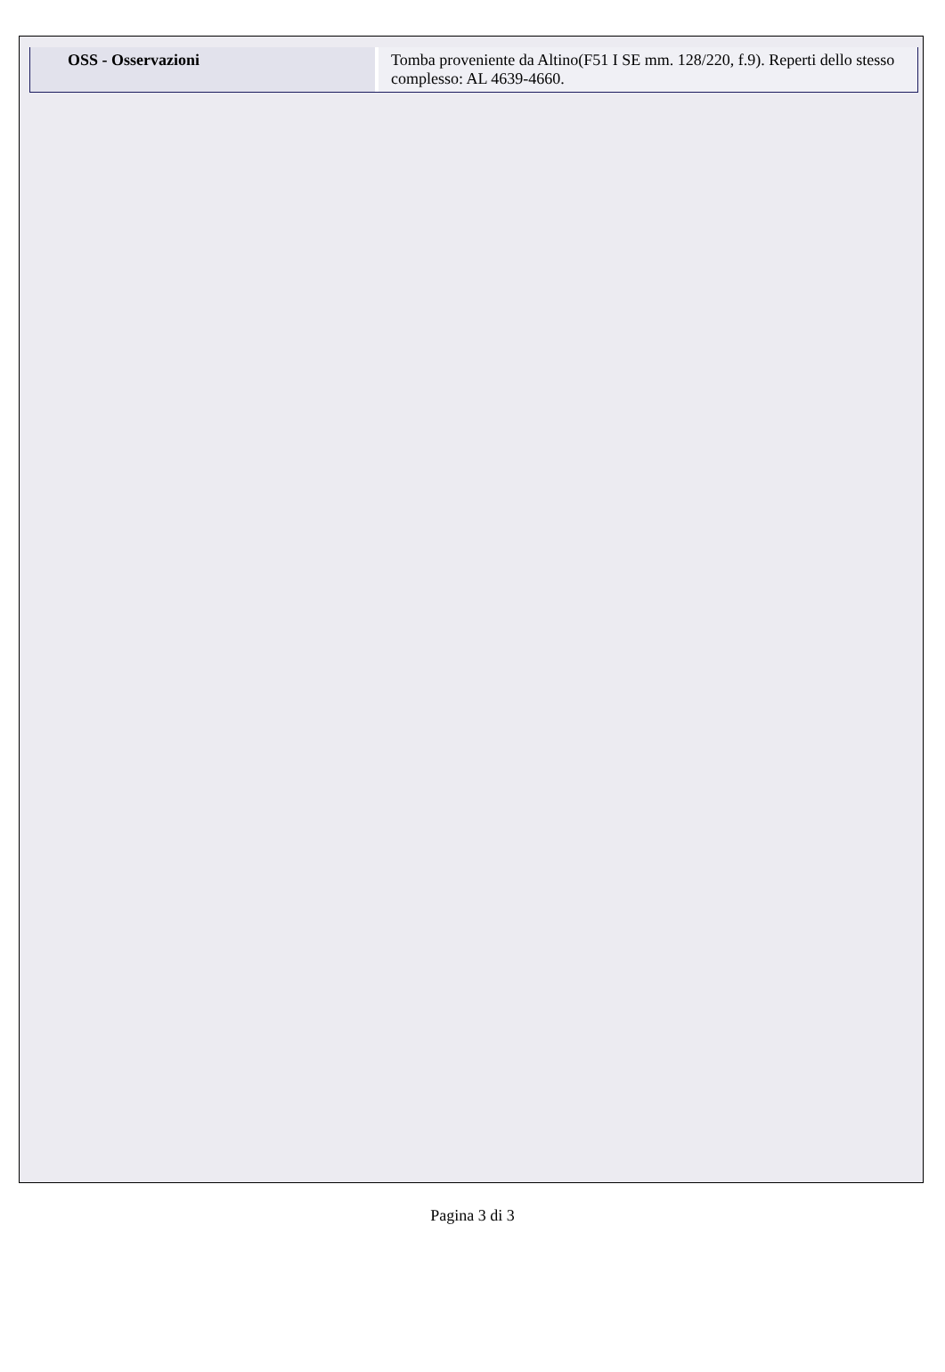| OSS - Osservazioni | Tomba proveniente da Altino(F51 I SE mm. 128/220, f.9). Reperti dello stesso complesso: AL 4639-4660. |
Pagina 3 di 3